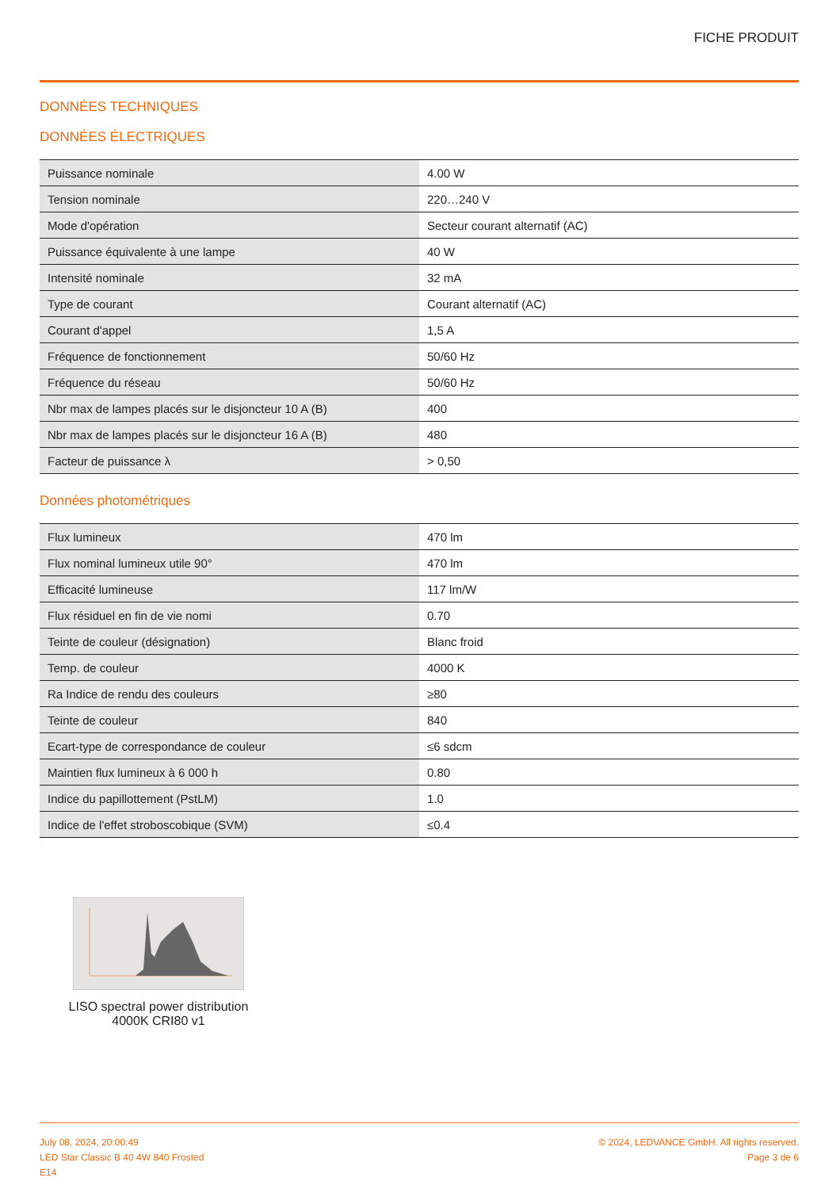FICHE PRODUIT
DONNÉES TECHNIQUES
DONNÉES ÉLECTRIQUES
| Puissance nominale | 4.00 W |
| Tension nominale | 220…240 V |
| Mode d'opération | Secteur courant alternatif (AC) |
| Puissance équivalente à une lampe | 40 W |
| Intensité nominale | 32 mA |
| Type de courant | Courant alternatif (AC) |
| Courant d'appel | 1,5 A |
| Fréquence de fonctionnement | 50/60 Hz |
| Fréquence du réseau | 50/60 Hz |
| Nbr max de lampes placés sur le disjoncteur 10 A (B) | 400 |
| Nbr max de lampes placés sur le disjoncteur 16 A (B) | 480 |
| Facteur de puissance λ | > 0,50 |
Données photométriques
| Flux lumineux | 470 lm |
| Flux nominal lumineux utile 90° | 470 lm |
| Efficacité lumineuse | 117 lm/W |
| Flux résiduel en fin de vie nomi | 0.70 |
| Teinte de couleur (désignation) | Blanc froid |
| Temp. de couleur | 4000 K |
| Ra Indice de rendu des couleurs | ≥80 |
| Teinte de couleur | 840 |
| Ecart-type de correspondance de couleur | ≤6 sdcm |
| Maintien flux lumineux à 6 000 h | 0.80 |
| Indice du papillottement (PstLM) | 1.0 |
| Indice de l'effet stroboscobique (SVM) | ≤0.4 |
LISO spectral power distribution 4000K CRI80 v1
July 08, 2024, 20:00:49
LED Star Classic B 40 4W 840 Frosted
E14
© 2024, LEDVANCE GmbH. All rights reserved.
Page 3 de 6